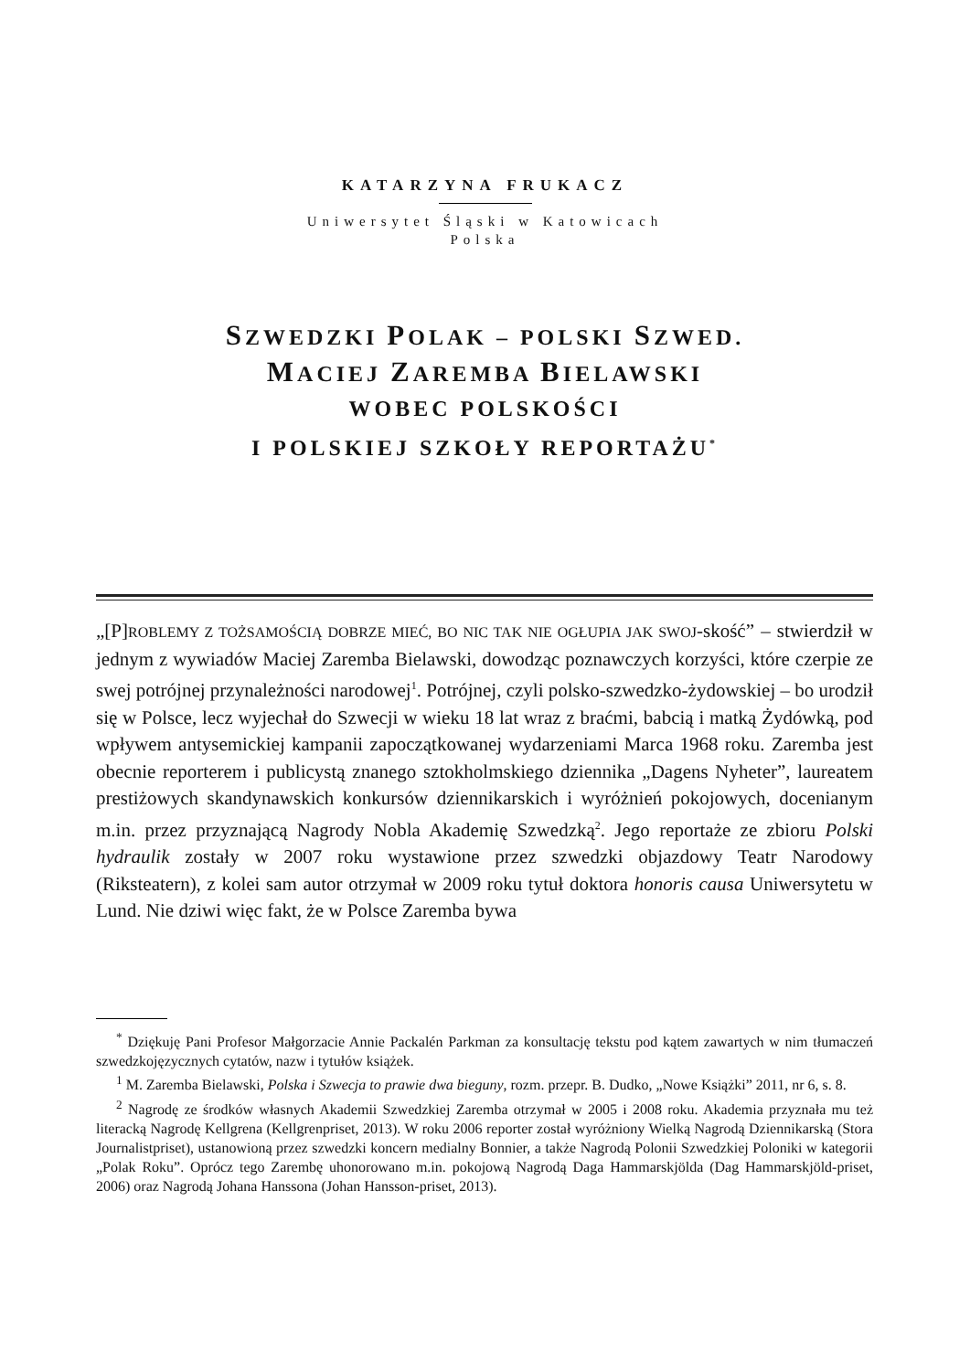KATARZYNA FRUKACZ
Uniwersytet Śląski w Katowicach
Polska
SZWEDZKI POLAK – POLSKI SZWED.
MACIEJ ZAREMBA BIELAWSKI
WOBEC POLSKOŚCI
I POLSKIEJ SZKOŁY REPORTAŻU<sup>*</sup>
„[P]ROBLEMY Z TOŻSAMOŚCIĄ DOBRZE MIEĆ, BO NIC TAK NIE OGŁUPIA JAK SWOJ-skość” – stwierdził w jednym z wywiadów Maciej Zaremba Bielawski, dowodząc poznawczych korzyści, które czerpie ze swej potrójnej przynależności narodowej<sup>1</sup>. Potrójnej, czyli polsko-szwedzko-żydowskiej – bo urodził się w Polsce, lecz wyjechał do Szwecji w wieku 18 lat wraz z braćmi, babcią i matką Żydówką, pod wpływem antysemickiej kampanii zapoczątkowanej wydarzeniami Marca 1968 roku. Zaremba jest obecnie reporterem i publicystą znanego sztokholmskiego dziennika „Dagens Nyheter”, laureatem prestiżowych skandynawskich konkursów dziennikarskich i wyróżnień pokojowych, docenianym m.in. przez przyznającą Nagrody Nobla Akademię Szwedzką<sup>2</sup>. Jego reportaże ze zbioru Polski hydraulik zostały w 2007 roku wystawione przez szwedzki objazdowy Teatr Narodowy (Riksteatern), z kolei sam autor otrzymał w 2009 roku tytuł doktora honoris causa Uniwersytetu w Lund. Nie dziwi więc fakt, że w Polsce Zaremba bywa
<sup>*</sup> Dziękuję Pani Profesor Małgorzacie Annie Packalén Parkman za konsultację tekstu pod kątem zawartych w nim tłumaczeń szwedzkojęzycznych cytatów, nazw i tytułów książek.
<sup>1</sup> M. Zaremba Bielawski, Polska i Szwecja to prawie dwa bieguny, rozm. przepr. B. Dudko, „Nowe Książki” 2011, nr 6, s. 8.
<sup>2</sup> Nagrodę ze środków własnych Akademii Szwedzkiej Zaremba otrzymał w 2005 i 2008 roku. Akademia przyznała mu też literacką Nagrodę Kellgrena (Kellgrenpriset, 2013). W roku 2006 reporter został wyróżniony Wielką Nagrodą Dziennikarską (Stora Journalistpriset), ustanowioną przez szwedzki koncern medialny Bonnier, a także Nagrodą Polonii Szwedzkiej Poloniki w kategorii „Polak Roku”. Oprócz tego Zarembę uhonorowano m.in. pokojową Nagrodą Daga Hammarskjölda (Dag Hammarskjöld-priset, 2006) oraz Nagrodą Johana Hanssona (Johan Hansson-priset, 2013).